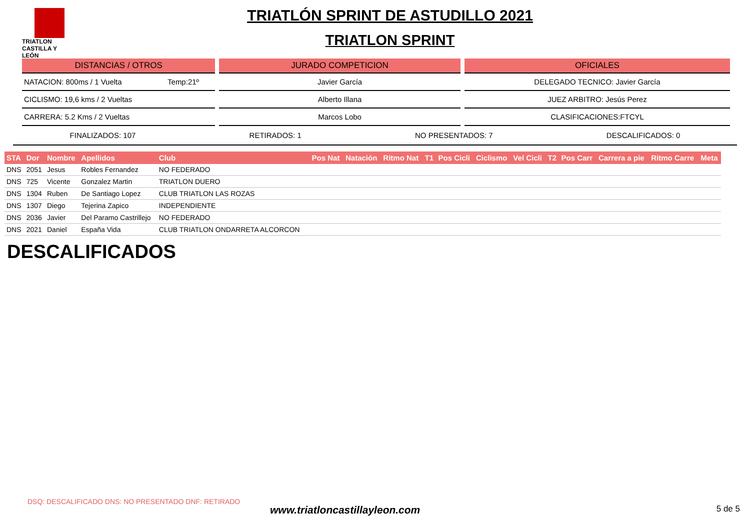TRIATLON
CASTILLA Y LEÓN
TRIATLÓN SPRINT DE ASTUDILLO 2021
TRIATLON SPRINT
DISTANCIAS / OTROS
NATACION: 800ms / 1 Vuelta Temp:21º
CICLISMO: 19,6 kms / 2 Vueltas
CARRERA: 5.2 Kms / 2 Vueltas
JURADO COMPETICION
Javier García
Alberto Illana
Marcos Lobo
OFICIALES
DELEGADO TECNICO: Javier García
JUEZ ARBITRO: Jesús Perez
CLASIFICACIONES:FTCYL
FINALIZADOS: 107 RETIRADOS: 1 NO PRESENTADOS: 7 DESCALIFICADOS: 0
| STA | Dor | Nombre | Apellidos | Club | Pos Nat | Natación | Ritmo Nat | T1 | Pos Cicli | Ciclismo | Vel Cicli | T2 | Pos Carr | Carrera a pie | Ritmo Carre | Meta |
| --- | --- | --- | --- | --- | --- | --- | --- | --- | --- | --- | --- | --- | --- | --- | --- | --- |
| DNS | 2051 | Jesus | Robles Fernandez | NO FEDERADO | | | | | | | | | | | | |
| DNS | 725 | Vicente | Gonzalez Martin | TRIATLON DUERO | | | | | | | | | | | | |
| DNS | 1304 | Ruben | De Santiago Lopez | CLUB TRIATLON LAS ROZAS | | | | | | | | | | | | |
| DNS | 1307 | Diego | Tejerina Zapico | INDEPENDIENTE | | | | | | | | | | | | |
| DNS | 2036 | Javier | Del Paramo Castrillejo | NO FEDERADO | | | | | | | | | | | | |
| DNS | 2021 | Daniel | España Vida | CLUB TRIATLON ONDARRETA ALCORCON | | | | | | | | | | | | |
DESCALIFICADOS
DSQ: DESCALIFICADO DNS: NO PRESENTADO DNF: RETIRADO
www.triatloncastillayleon.com 5 de 5